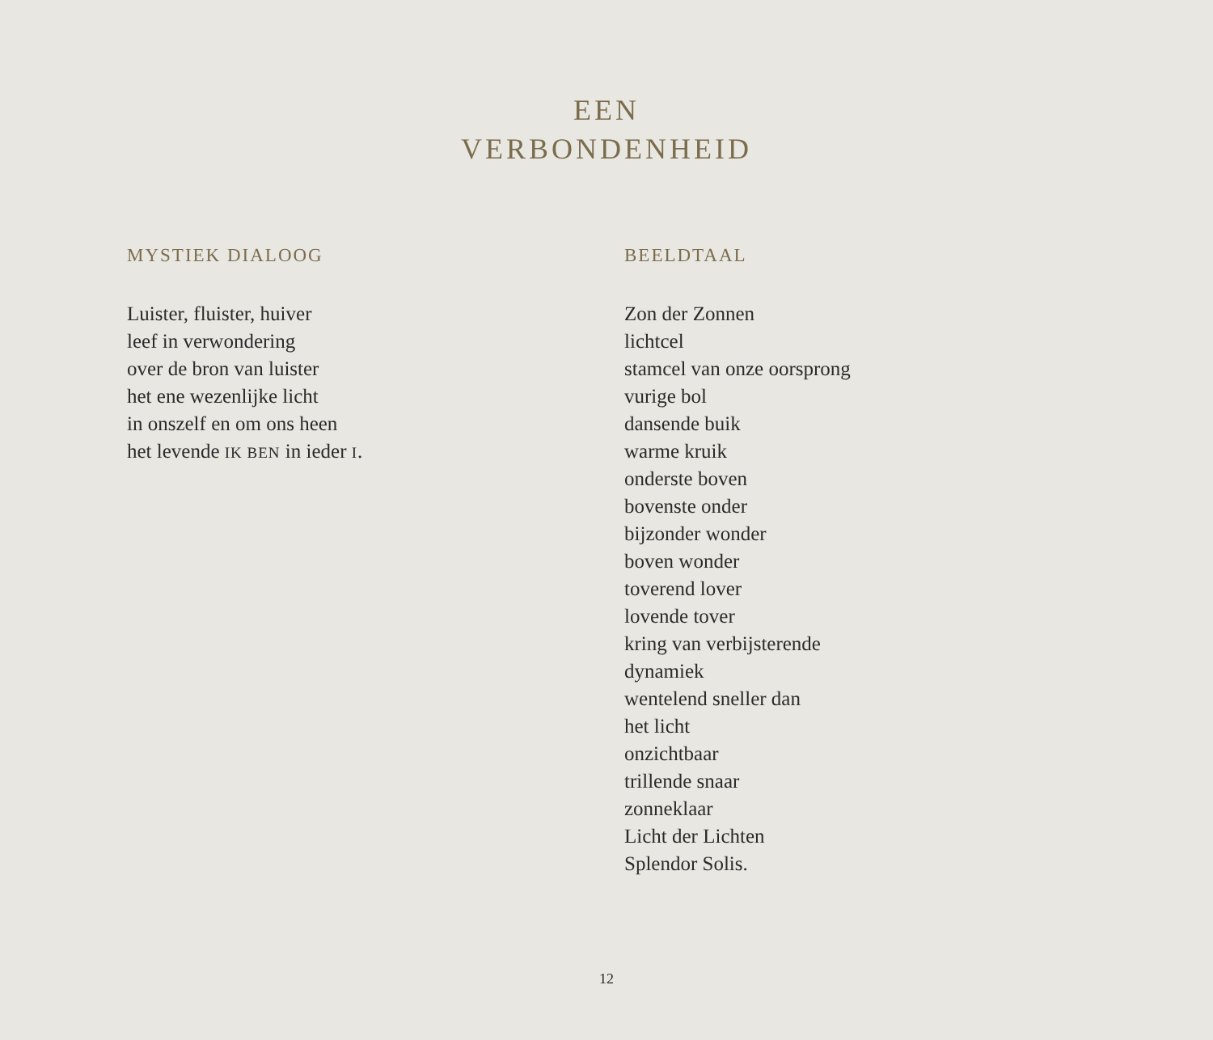EEN
VERBONDENHEID
MYSTIEK DIALOOG
Luister, fluister, huiver
leef in verwondering
over de bron van luister
het ene wezenlijke licht
in onszelf en om ons heen
het levende IK BEN in ieder I.
BEELDTAAL
Zon der Zonnen
lichtcel
stamcel van onze oorsprong
vurige bol
dansende buik
warme kruik
onderste boven
bovenste onder
bijzonder wonder
boven wonder
toverend lover
lovende tover
kring van verbijsterende
dynamiek
wentelend sneller dan
het licht
onzichtbaar
trillende snaar
zonneklaar
Licht der Lichten
Splendor Solis.
12